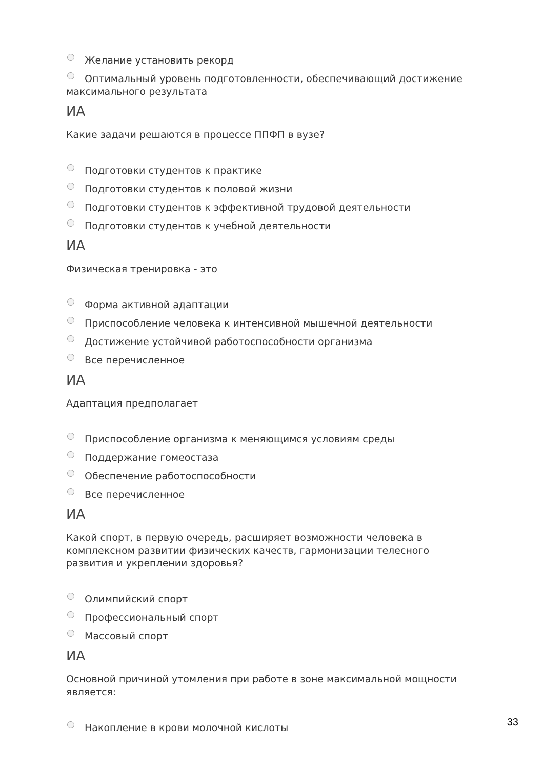Желание установить рекорд
Оптимальный уровень подготовленности, обеспечивающий достижение максимального результата
ИА
Какие задачи решаются в процессе ППФП в вузе?
Подготовки студентов к практике
Подготовки студентов к половой жизни
Подготовки студентов к эффективной трудовой деятельности
Подготовки студентов к учебной деятельности
ИА
Физическая тренировка - это
Форма активной адаптации
Приспособление человека к интенсивной мышечной деятельности
Достижение устойчивой работоспособности организма
Все перечисленное
ИА
Адаптация предполагает
Приспособление организма к меняющимся условиям среды
Поддержание гомеостаза
Обеспечение работоспособности
Все перечисленное
ИА
Какой спорт, в первую очередь, расширяет возможности человека в комплексном развитии физических качеств, гармонизации телесного развития и укреплении здоровья?
Олимпийский спорт
Профессиональный спорт
Массовый спорт
ИА
Основной причиной утомления при работе в зоне максимальной мощности является:
Накопление в крови молочной кислоты
33